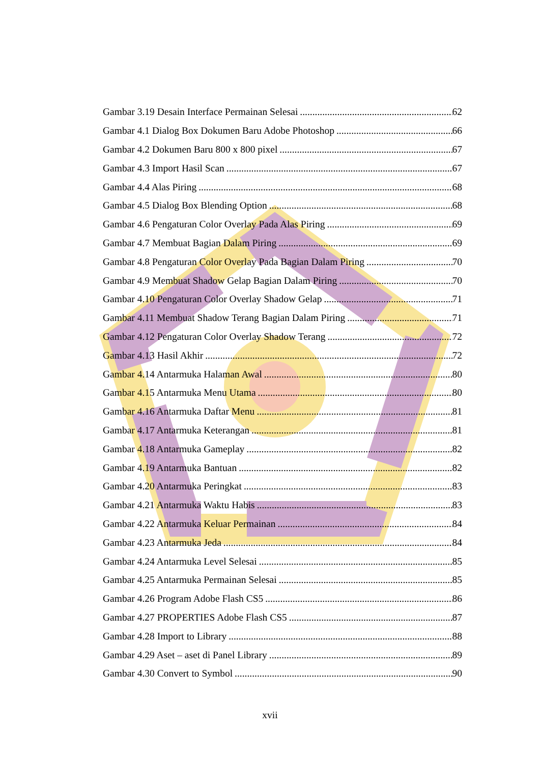Gambar 3.19 Desain Interface Permainan Selesai 62
Gambar 4.1 Dialog Box Dokumen Baru Adobe Photoshop 66
Gambar 4.2 Dokumen Baru 800 x 800 pixel 67
Gambar 4.3 Import Hasil Scan 67
Gambar 4.4 Alas Piring 68
Gambar 4.5 Dialog Box Blending Option 68
Gambar 4.6 Pengaturan Color Overlay Pada Alas Piring 69
Gambar 4.7 Membuat Bagian Dalam Piring 69
Gambar 4.8 Pengaturan Color Overlay Pada Bagian Dalam Piring 70
Gambar 4.9 Membuat Shadow Gelap Bagian Dalam Piring 70
Gambar 4.10 Pengaturan Color Overlay Shadow Gelap 71
Gambar 4.11 Membuat Shadow Terang Bagian Dalam Piring 71
Gambar 4.12 Pengaturan Color Overlay Shadow Terang 72
Gambar 4.13 Hasil Akhir 72
Gambar 4.14 Antarmuka Halaman Awal 80
Gambar 4.15 Antarmuka Menu Utama 80
Gambar 4.16 Antarmuka Daftar Menu 81
Gambar 4.17 Antarmuka Keterangan 81
Gambar 4.18 Antarmuka Gameplay 82
Gambar 4.19 Antarmuka Bantuan 82
Gambar 4.20 Antarmuka Peringkat 83
Gambar 4.21 Antarmuka Waktu Habis 83
Gambar 4.22 Antarmuka Keluar Permainan 84
Gambar 4.23 Antarmuka Jeda 84
Gambar 4.24 Antarmuka Level Selesai 85
Gambar 4.25 Antarmuka Permainan Selesai 85
Gambar 4.26 Program Adobe Flash CS5 86
Gambar 4.27 PROPERTIES Adobe Flash CS5 87
Gambar 4.28 Import to Library 88
Gambar 4.29 Aset – aset di Panel Library 89
Gambar 4.30 Convert to Symbol 90
xvii